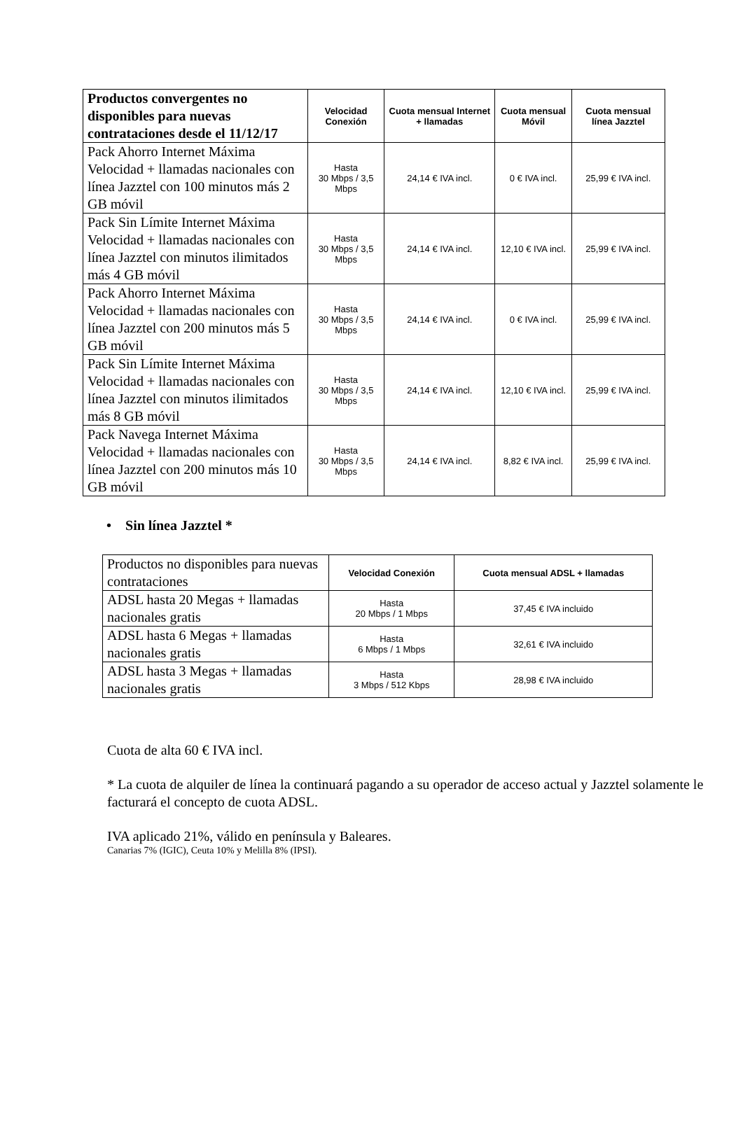| Productos convergentes no disponibles para nuevas contrataciones desde el 11/12/17 | Velocidad Conexión | Cuota mensual Internet + llamadas | Cuota mensual Móvil | Cuota mensual línea Jazztel |
| --- | --- | --- | --- | --- |
| Pack Ahorro Internet Máxima Velocidad + llamadas nacionales con línea Jazztel con 100 minutos más 2 GB móvil | Hasta 30 Mbps / 3,5 Mbps | 24,14 € IVA incl. | 0 € IVA incl. | 25,99 € IVA incl. |
| Pack Sin Límite Internet Máxima Velocidad + llamadas nacionales con línea Jazztel con minutos ilimitados más 4 GB móvil | Hasta 30 Mbps / 3,5 Mbps | 24,14 € IVA incl. | 12,10 € IVA incl. | 25,99 € IVA incl. |
| Pack Ahorro Internet Máxima Velocidad + llamadas nacionales con línea Jazztel con 200 minutos más 5 GB móvil | Hasta 30 Mbps / 3,5 Mbps | 24,14 € IVA incl. | 0 € IVA incl. | 25,99 € IVA incl. |
| Pack Sin Límite Internet Máxima Velocidad + llamadas nacionales con línea Jazztel con minutos ilimitados más 8 GB móvil | Hasta 30 Mbps / 3,5 Mbps | 24,14 € IVA incl. | 12,10 € IVA incl. | 25,99 € IVA incl. |
| Pack Navega Internet Máxima Velocidad + llamadas nacionales con línea Jazztel con 200 minutos más 10 GB móvil | Hasta 30 Mbps / 3,5 Mbps | 24,14 € IVA incl. | 8,82 € IVA incl. | 25,99 € IVA incl. |
• Sin línea Jazztel *
| Productos no disponibles para nuevas contrataciones | Velocidad Conexión | Cuota mensual ADSL + llamadas |
| ADSL hasta 20 Megas + llamadas nacionales gratis | Hasta 20 Mbps / 1 Mbps | 37,45 € IVA incluido |
| ADSL hasta 6 Megas + llamadas nacionales gratis | Hasta 6 Mbps / 1 Mbps | 32,61 € IVA incluido |
| ADSL hasta 3 Megas + llamadas nacionales gratis | Hasta 3 Mbps / 512 Kbps | 28,98 € IVA incluido |
Cuota de alta 60 € IVA incl.
* La cuota de alquiler de línea la continuará pagando a su operador de acceso actual y Jazztel solamente le facturará el concepto de cuota ADSL.
IVA aplicado 21%, válido en península y Baleares.
Canarias 7% (IGIC), Ceuta 10% y Melilla 8% (IPSI).